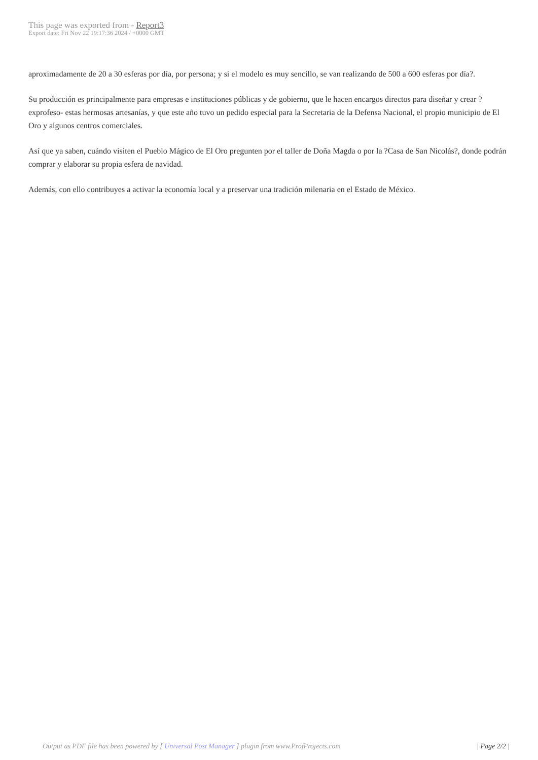This page was exported from - Report3
Export date: Fri Nov 22 19:17:36 2024 / +0000 GMT
aproximadamente de 20 a 30 esferas por día, por persona; y si el modelo es muy sencillo, se van realizando de 500 a 600 esferas por día?.
Su producción es principalmente para empresas e instituciones públicas y de gobierno, que le hacen encargos directos para diseñar y crear ?exprofeso- estas hermosas artesanías, y que este año tuvo un pedido especial para la Secretaria de la Defensa Nacional, el propio municipio de El Oro y algunos centros comerciales.
Así que ya saben, cuándo visiten el Pueblo Mágico de El Oro pregunten por el taller de Doña Magda o por la ?Casa de San Nicolás?, donde podrán comprar y elaborar su propia esfera de navidad.
Además, con ello contribuyes a activar la economía local y a preservar una tradición milenaria en el Estado de México.
Output as PDF file has been powered by [ Universal Post Manager ] plugin from www.ProfProjects.com
| Page 2/2 |